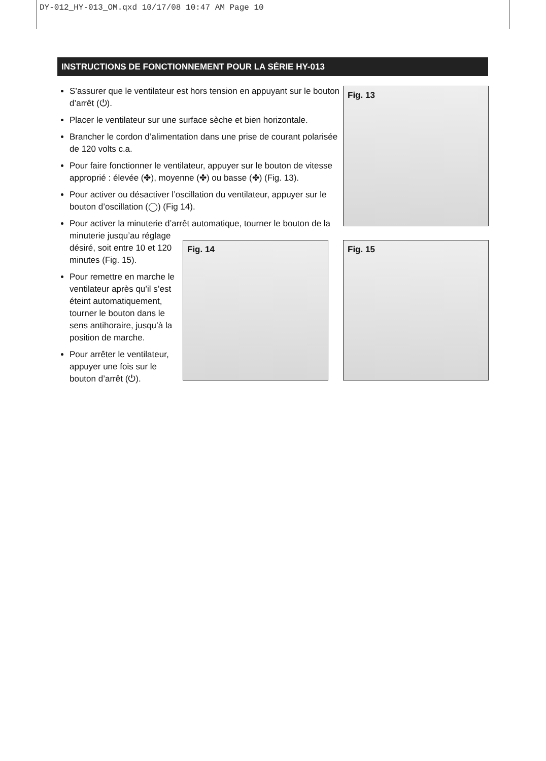DY-012_HY-013_OM.qxd 10/17/08 10:47 AM Page 10
INSTRUCTIONS DE FONCTIONNEMENT POUR LA SÉRIE HY-013
S’assurer que le ventilateur est hors tension en appuyant sur le bouton d’arrêt (⏻).
Placer le ventilateur sur une surface sèche et bien horizontale.
Brancher le cordon d’alimentation dans une prise de courant polarisée de 120 volts c.a.
Pour faire fonctionner le ventilateur, appuyer sur le bouton de vitesse approprié : élevée (✤), moyenne (✤) ou basse (✤) (Fig. 13).
Pour activer ou désactiver l’oscillation du ventilateur, appuyer sur le bouton d’oscillation (◯) (Fig 14).
Pour activer la minuterie d’arrêt automatique, tourner le bouton de la minuterie jusqu’au réglage
désiré, soit entre 10 et 120
minutes (Fig. 15).
Pour remettre en marche le ventilateur après qu’il s’est éteint automatiquement, tourner le bouton dans le sens antihoraire, jusqu’à la position de marche.
Pour arrêter le ventilateur, appuyer une fois sur le bouton d’arrêt (⏻).
Fig. 13
Fig. 14 Fig. 15